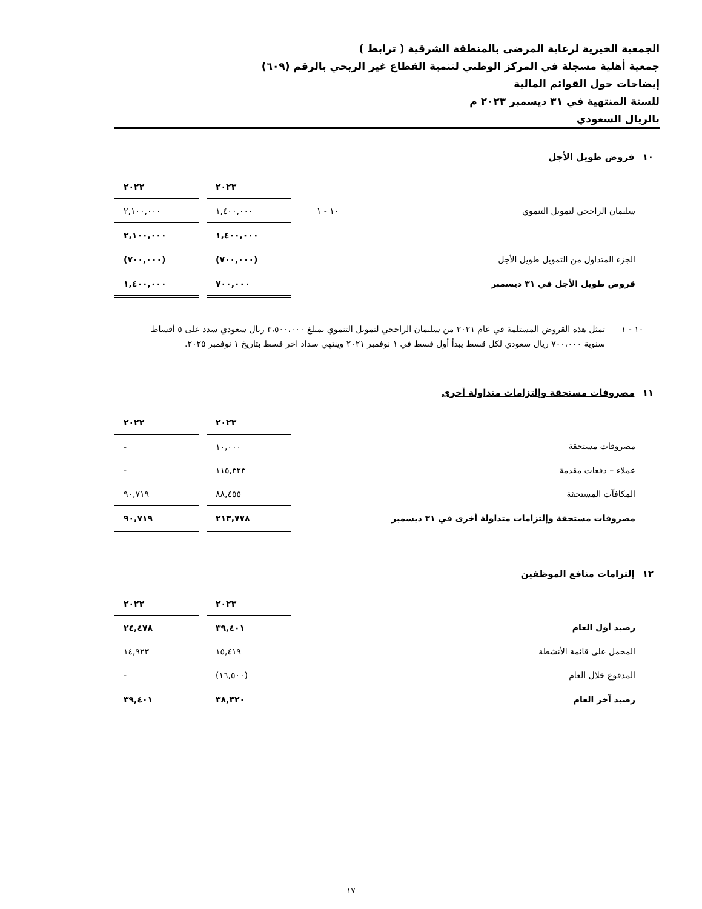الجمعية الخيرية لرعاية المرضى بالمنطقة الشرقية ( ترابط )
جمعية أهلية مسجلة في المركز الوطني لتنمية القطاع غير الربحي بالرقم (٦٠٩)
إيضاحات حول القوائم المالية
للسنة المنتهية في ٣١ ديسمبر ٢٠٢٣ م
بالريال السعودي
١٠ قروض طويل الأجل
| | | ٢٠٢٣ | | ٢٠٢٢ |
| سليمان الراجحي لتمويل التنموي | ١٠ - ١ | ١,٤٠٠,٠٠٠ | | ٢,١٠٠,٠٠٠ |
| | | ١,٤٠٠,٠٠٠ | | ٢,١٠٠,٠٠٠ |
| الجزء المتداول من التمويل طويل الأجل | | (٧٠٠,٠٠٠) | | (٧٠٠,٠٠٠) |
| قروض طويل الأجل في ٣١ ديسمبر | | ٧٠٠,٠٠٠ | | ١,٤٠٠,٠٠٠ |
١٠ - ١ تمثل هذه القروض المستلمة في عام ٢٠٢١ من سليمان الراجحي لتمويل التنموي بمبلغ ٣،٥٠٠،٠٠٠ ريال سعودي سدد على ٥ أقساط سنوية ٧٠٠،٠٠٠ ريال سعودي لكل قسط يبدأ أول قسط في ١ نوفمبر ٢٠٢١ وينتهي سداد اخر قسط بتاريخ ١ نوفمبر ٢٠٢٥.
١١ مصروفات مستحقة وإلتزامات متداولة أخرى
| | | ٢٠٢٣ | | ٢٠٢٢ |
| مصروفات مستحقة | | ١٠,٠٠٠ | | - |
| عملاء – دفعات مقدمة | | ١١٥,٣٢٣ | | - |
| المكافآت المستحقة | | ٨٨,٤٥٥ | | ٩٠,٧١٩ |
| مصروفات مستحقة وإلتزامات متداولة أخرى في ٣١ ديسمبر | | ٢١٣,٧٧٨ | | ٩٠,٧١٩ |
١٢ إلتزامات منافع الموظفين
| | | ٢٠٢٣ | | ٢٠٢٢ |
| رصيد أول العام | | ٣٩,٤٠١ | | ٢٤,٤٧٨ |
| المحمل على قائمة الأنشطة | | ١٥,٤١٩ | | ١٤,٩٢٣ |
| المدفوع خلال العام | | (١٦,٥٠٠) | | - |
| رصيد آخر العام | | ٣٨,٣٢٠ | | ٣٩,٤٠١ |
١٧